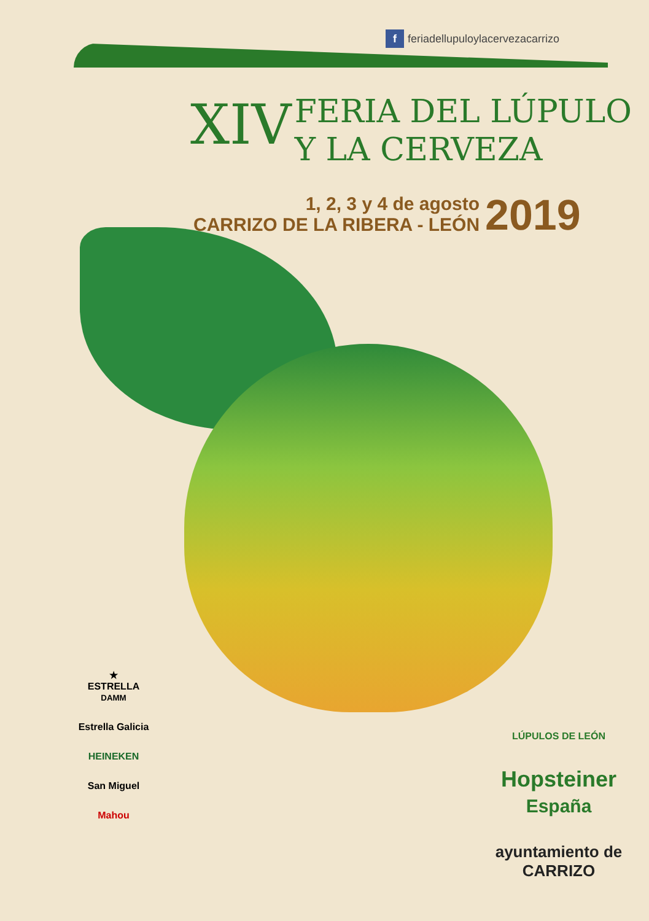f feriadellupuloylacervezacarrizo
XIV FERIA DEL LÚPULO
Y LA CERVEZA
1, 2, 3 y 4 de agosto
CARRIZO DE LA RIBERA - LEÓN
2019
★
ESTRELLA
DAMM
Estrella Galicia
HEINEKEN
San Miguel
Mahou
LÚPULOS DE LEÓN
Hopsteiner España
ayuntamiento de CARRIZO